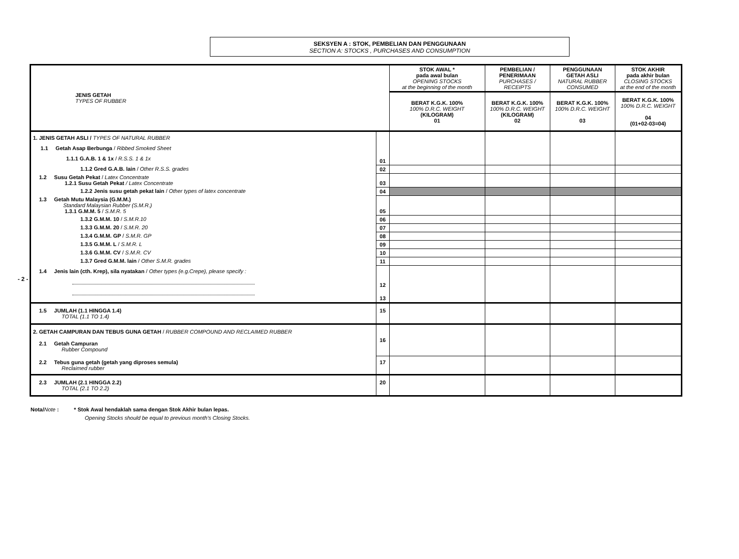SEKSYEN A : STOK, PEMBELIAN DAN PENGGUNAAN
SECTION A: STOCKS , PURCHASES AND CONSUMPTION
- 2 -
| JENIS GETAH TYPES OF RUBBER | | STOK AWAL * pada awal bulan OPENING STOCKS at the beginning of the month | PEMBELIAN / PENERIMAAN PURCHASES / RECEIPTS | PENGGUNAAN GETAH ASLI NATURAL RUBBER CONSUMED | STOK AKHIR pada akhir bulan CLOSING STOCKS at the end of the month |
| --- | --- | --- | --- | --- | --- |
| | | BERAT K.G.K. 100% 100% D.R.C. WEIGHT (KILOGRAM) 01 | BERAT K.G.K. 100% 100% D.R.C. WEIGHT (KILOGRAM) 02 | BERAT K.G.K. 100% 100% D.R.C. WEIGHT 03 | BERAT K.G.K. 100% 100% D.R.C. WEIGHT 04 (01+02-03=04) |
| 1. JENIS GETAH ASLI / TYPES OF NATURAL RUBBER 1.1 Getah Asap Berbunga / Ribbed Smoked Sheet 1.1.1 G.A.B. 1 & 1x / R.S.S. 1 & 1x | 01 | | | | |
| 1.1.2 Gred G.A.B. lain / Other R.S.S. grades | 02 | | | | |
| 1.2 Susu Getah Pekat / Latex Concentrate 1.2.1 Susu Getah Pekat / Latex Concentrate | 03 | | | | |
| 1.2.2 Jenis susu getah pekat lain / Other types of latex concentrate | 04 | | | | |
| 1.3 Getah Mutu Malaysia (G.M.M.) Standard Malaysian Rubber (S.M.R.) 1.3.1 G.M.M. 5 / S.M.R. 5 | 05 | | | | |
| 1.3.2 G.M.M. 10 / S.M.R.10 | 06 | | | | |
| 1.3.3 G.M.M. 20 / S.M.R. 20 | 07 | | | | |
| 1.3.4 G.M.M. GP / S.M.R. GP | 08 | | | | |
| 1.3.5 G.M.M. L / S.M.R. L | 09 | | | | |
| 1.3.6 G.M.M. CV / S.M.R. CV | 10 | | | | |
| 1.3.7 Gred G.M.M. lain / Other S.M.R. grades | 11 | | | | |
| 1.4 Jenis lain (cth. Krep), sila nyatakan / Other types (e.g.Crepe), please specify : | 12 | | | | |
| | 13 | | | | |
| 1.5 JUMLAH (1.1 HINGGA 1.4) TOTAL (1.1 TO 1.4) | 15 | | | | |
| 2. GETAH CAMPURAN DAN TEBUS GUNA GETAH / RUBBER COMPOUND AND RECLAIMED RUBBER 2.1 Getah Campuran Rubber Compound | 16 | | | | |
| 2.2 Tebus guna getah (getah yang diproses semula) Reclaimed rubber | 17 | | | | |
| 2.3 JUMLAH (2.1 HINGGA 2.2) TOTAL (2.1 TO 2.2) | 20 | | | | |
Nota/Note : * Stok Awal hendaklah sama dengan Stok Akhir bulan lepas.
Opening Stocks should be equal to previous month's Closing Stocks.